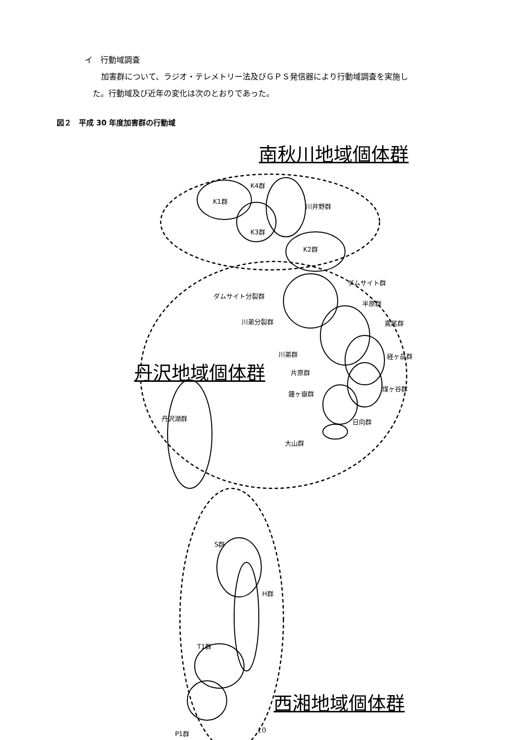イ　行動域調査
加害群について、ラジオ・テレメトリー法及びＧＰＳ発信器により行動域調査を実施し
た。行動域及び近年の変化は次のとおりであった。
図２　平成 30 年度加害群の行動域
南秋川地域個体群
K4群
K1群
川井野群
K3群
K2群
ダムサイト群
ダムサイト分裂群
半原群
川弟分裂群 鳶尾群
川弟群 経ヶ岳群
丹沢地域個体群 片原群
鐘ヶ嶽群
煤ヶ谷群
丹沢湖群 日向群
大山群
S群
H群
T1群
西湘地域個体群
P1群 10